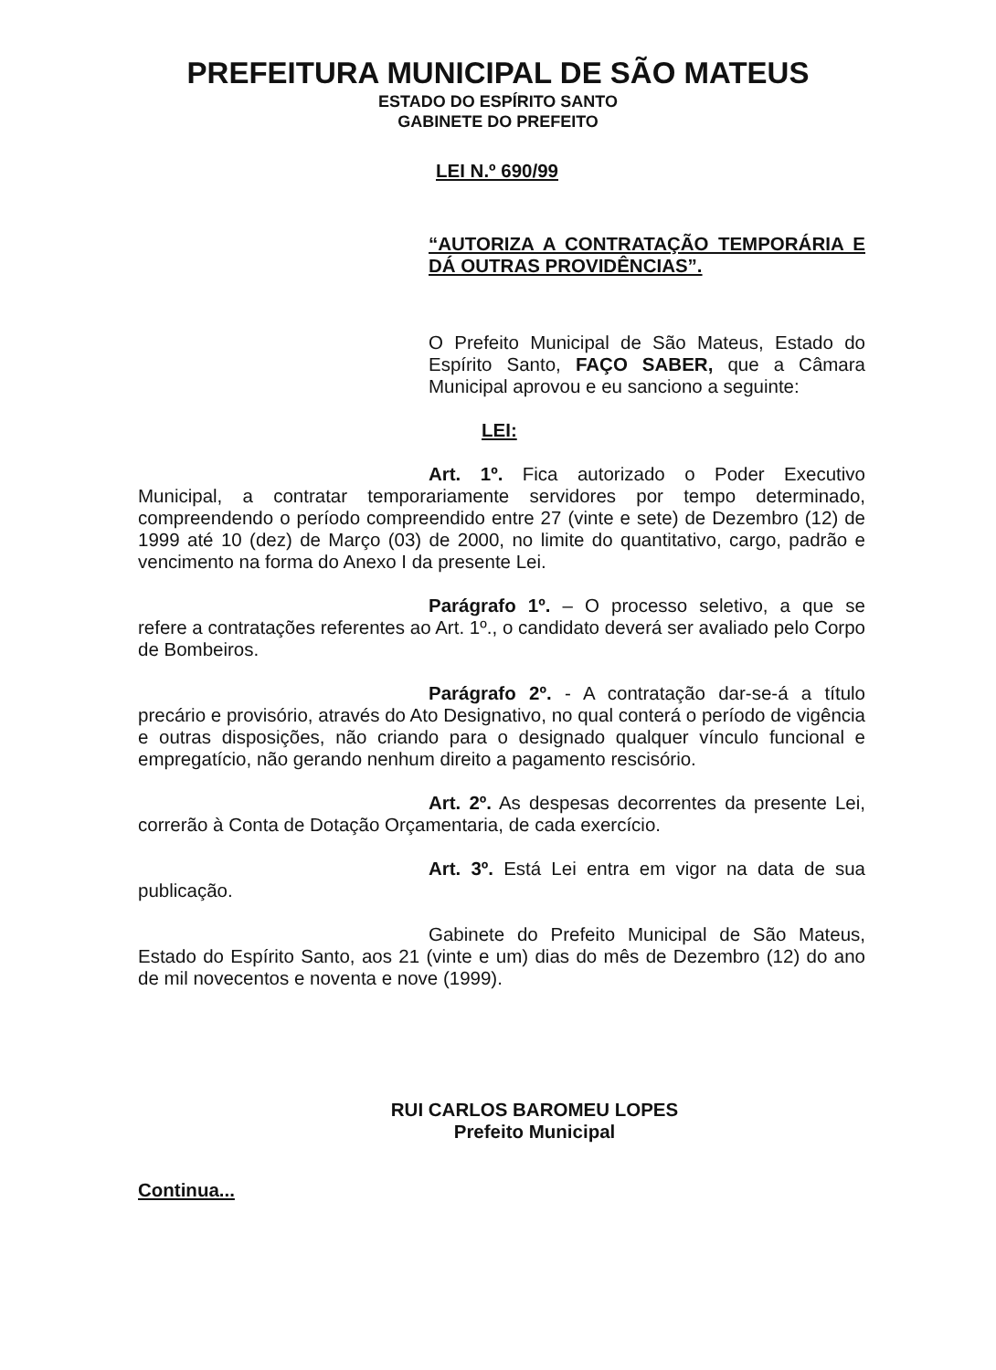PREFEITURA MUNICIPAL DE SÃO MATEUS
ESTADO DO ESPÍRITO SANTO
GABINETE DO PREFEITO
LEI N.º 690/99
“AUTORIZA A CONTRATAÇÃO TEMPORÁRIA E DÁ OUTRAS PROVIDÊNCIAS”.
O Prefeito Municipal de São Mateus, Estado do Espírito Santo, FAÇO SABER, que a Câmara Municipal aprovou e eu sanciono a seguinte:
LEI:
Art. 1º. Fica autorizado o Poder Executivo Municipal, a contratar temporariamente servidores por tempo determinado, compreendendo o período compreendido entre 27 (vinte e sete) de Dezembro (12) de 1999 até 10 (dez) de Março (03) de 2000, no limite do quantitativo, cargo, padrão e vencimento na forma do Anexo I da presente Lei.
Parágrafo 1º. – O processo seletivo, a que se refere a contratações referentes ao Art. 1º., o candidato deverá ser avaliado pelo Corpo de Bombeiros.
Parágrafo 2º. - A contratação dar-se-á a título precário e provisório, através do Ato Designativo, no qual conterá o período de vigência e outras disposições, não criando para o designado qualquer vínculo funcional e empregatício, não gerando nenhum direito a pagamento rescisório.
Art. 2º. As despesas decorrentes da presente Lei, correrão à Conta de Dotação Orçamentaria, de cada exercício.
Art. 3º. Está Lei entra em vigor na data de sua publicação.
Gabinete do Prefeito Municipal de São Mateus, Estado do Espírito Santo, aos 21 (vinte e um) dias do mês de Dezembro (12) do ano de mil novecentos e noventa e nove (1999).
RUI CARLOS BAROMEU LOPES
Prefeito Municipal
Continua...